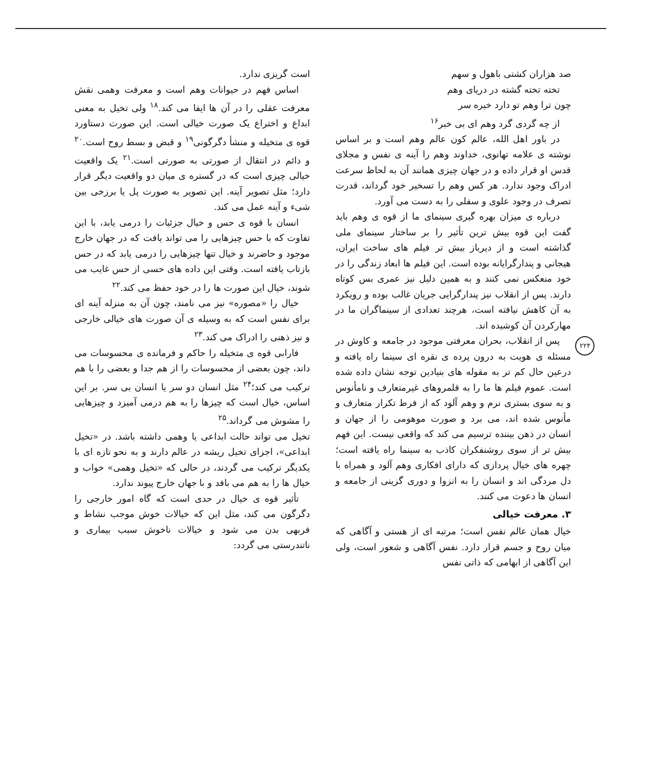صد هزاران کشتی باهول و سهم
تخته تخته گشته در دریای وهم
چون ترا وهم تو دارد خیره سر
از چه گردی گرد وهم ای بی خبر<sup>۱۶</sup>
در باور اهل الله، عالم کون عالم وهم است و بر اساس نوشته ی علامه تهانوی، خداوند وهم را آینه ی نفس و مجلای قدس او قرار داده و در جهان چیزی همانند آن به لحاظ سرعت ادراک وجود ندارد. هر کس وهم را تسخیر خود گرداند، قدرت تصرف در وجود علوی و سفلی را به دست می آورد.
درباره ی میزان بهره گیری سینمای ما از قوه ی وهم باید گفت این قوه بیش ترین تأثیر را بر ساختار سینمای ملی گذاشته است و از دیرباز بیش تر فیلم های ساخت ایران، هیجانی و پندارگرایانه بوده است. این فیلم ها ابعاد زندگی را در خود منعکس نمی کنند و به همین دلیل نیز عمری بس کوتاه دارند. پس از انقلاب نیز پندارگرایی جریان غالب بوده و رویکرد به آن کاهش نیافته است، هرچند تعدادی از سینماگران ما در مهارکردن آن کوشیده اند.
پس از انقلاب، بحران معرفتی موجود در جامعه و کاوش در مسئله ی هویت به درون پرده ی نقره ای سینما راه یافته و درعین حال کم تر به مقوله های بنیادین توجه نشان داده شده است. عموم فیلم ها ما را به قلمروهای غیرمتعارف و نامأنوس و به سوی بستری نرم و وهم آلود که از فرط تکرار متعارف و مأنوس شده اند، می برد و صورت موهومی را از جهان و انسان در ذهن بیننده ترسیم می کند که واقعی نیست. این فهم بیش تر از سوی روشنفکران کاذب به سینما راه یافته است؛ چهره های خیال پردازی که دارای افکاری وهم آلود و همراه با دل مردگی اند و انسان را به انزوا و دوری گزینی از جامعه و انسان ها دعوت می کنند.
۳. معرفت خیالی
خیال همان عالم نفس است؛ مرتبه ای از هستی و آگاهی که میان روح و جسم قرار دارد. نفس آگاهی و شعور است، ولی این آگاهی از ابهامی که ذاتی نفس
است گریزی ندارد.
اساس فهم در حیوانات وهم است و معرفت وهمی نقش معرفت عقلی را در آن ها ایفا می کند.<sup>۱۸</sup> ولی تخیل به معنی ابداع و اختراع یک صورت خیالی است. این صورت دستاورد قوه ی متخیله و منشأ دگرگونی<sup>۱۹</sup> و قبض و بسط روح است.<sup>۲۰</sup> و دائم در انتقال از صورتی به صورتی است.<sup>۲۱</sup> یک واقعیت خیالی چیزی است که در گستره ی میان دو واقعیت دیگر قرار دارد؛ مثل تصویر آینه. این تصویر به صورت پل یا برزخی بین شیء و آینه عمل می کند.
انسان با قوه ی حس و خیال جزئیات را درمی یابد، با این تفاوت که با حس چیزهایی را می تواند یافت که در جهان خارج موجود و حاضرند و خیال تنها چیزهایی را درمی یابد که در حس بازتاب یافته است. وقتی این داده های حسی از حس غایب می شوند، خیال این صورت ها را در خود حفظ می کند.<sup>۲۲</sup>
خیال را «مصوره» نیز می نامند، چون آن به منزله آینه ای برای نفس است که به وسیله ی آن صورت های خیالی خارجی و نیز ذهنی را ادراک می کند.<sup>۲۳</sup>
فارابی قوه ی متخیله را حاکم و فرمانده ی محسوسات می داند، چون بعضی از محسوسات را از هم جدا و بعضی را با هم ترکیب می کند؛<sup>۲۴</sup> مثل انسان دو سر یا انسان بی سر. بر این اساس، خیال است که چیزها را به هم درمی آمیزد و چیزهایی را مشوش می گرداند.<sup>۲۵</sup>
تخیل می تواند حالت ابداعی یا وهمی داشته باشد. در «تخیل ابداعی»، اجزای تخیل ریشه در عالم دارند و به نحو تازه ای با یکدیگر ترکیب می گردند، در حالی که «تخیل وهمی» خواب و خیال ها را به هم می بافد و با جهان خارج پیوند ندارد.
تأثیر قوه ی خیال در حدی است که گاه امور خارجی را دگرگون می کند، مثل این که خیالات خوش موجب نشاط و فربهی بدن می شود و خیالات ناخوش سبب بیماری و ناتندرستی می گردد:
۲۲۴